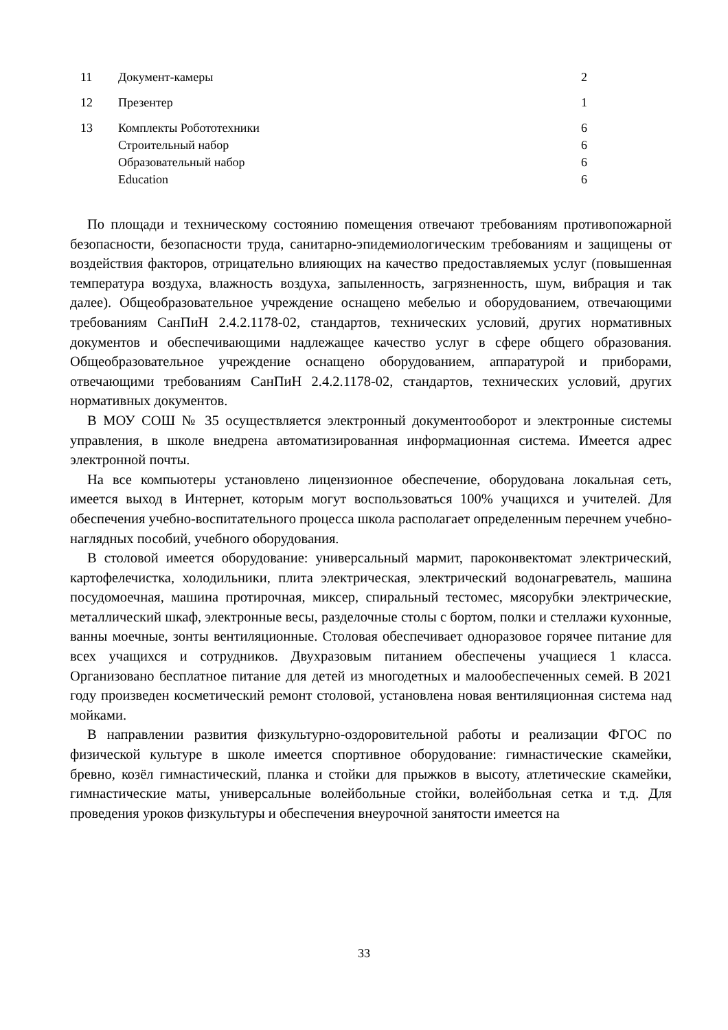| 11 | Документ-камеры | 2 |
| 12 | Презентер | 1 |
| 13 | Комплекты Робототехники Строительный набор Образовательный набор Education | 6 6 6 6 |
По площади и техническому состоянию помещения отвечают требованиям противопожарной безопасности, безопасности труда, санитарно-эпидемиологическим требованиям и защищены от воздействия факторов, отрицательно влияющих на качество предоставляемых услуг (повышенная температура воздуха, влажность воздуха, запыленность, загрязненность, шум, вибрация и так далее). Общеобразовательное учреждение оснащено мебелью и оборудованием, отвечающими требованиям СанПиН 2.4.2.1178-02, стандартов, технических условий, других нормативных документов и обеспечивающими надлежащее качество услуг в сфере общего образования. Общеобразовательное учреждение оснащено оборудованием, аппаратурой и приборами, отвечающими требованиям СанПиН 2.4.2.1178-02, стандартов, технических условий, других нормативных документов.
В МОУ СОШ № 35 осуществляется электронный документооборот и электронные системы управления, в школе внедрена автоматизированная информационная система. Имеется адрес электронной почты.
На все компьютеры установлено лицензионное обеспечение, оборудована локальная сеть, имеется выход в Интернет, которым могут воспользоваться 100% учащихся и учителей. Для обеспечения учебно-воспитательного процесса школа располагает определенным перечнем учебно-наглядных пособий, учебного оборудования.
В столовой имеется оборудование: универсальный мармит, пароконвектомат электрический, картофелечистка, холодильники, плита электрическая, электрический водонагреватель, машина посудомоечная, машина протирочная, миксер, спиральный тестомес, мясорубки электрические, металлический шкаф, электронные весы, разделочные столы с бортом, полки и стеллажи кухонные, ванны моечные, зонты вентиляционные. Столовая обеспечивает одноразовое горячее питание для всех учащихся и сотрудников. Двухразовым питанием обеспечены учащиеся 1 класса. Организовано бесплатное питание для детей из многодетных и малообеспеченных семей. В 2021 году произведен косметический ремонт столовой, установлена новая вентиляционная система над мойками.
В направлении развития физкультурно-оздоровительной работы и реализации ФГОС по физической культуре в школе имеется спортивное оборудование: гимнастические скамейки, бревно, козёл гимнастический, планка и стойки для прыжков в высоту, атлетические скамейки, гимнастические маты, универсальные волейбольные стойки, волейбольная сетка и т.д. Для проведения уроков физкультуры и обеспечения внеурочной занятости имеется на
33